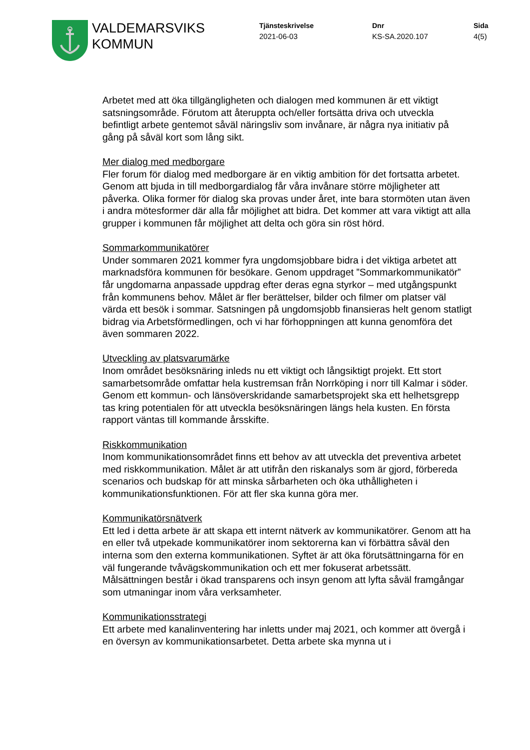VALDEMARSVIKS
KOMMUN
Tjänsteskrivelse
2021-06-03
Dnr
KS-SA.2020.107
Sida
4(5)
Arbetet med att öka tillgängligheten och dialogen med kommunen är ett viktigt satsningsområde. Förutom att återuppta och/eller fortsätta driva och utveckla befintligt arbete gentemot såväl näringsliv som invånare, är några nya initiativ på gång på såväl kort som lång sikt.
Mer dialog med medborgare
Fler forum för dialog med medborgare är en viktig ambition för det fortsatta arbetet. Genom att bjuda in till medborgardialog får våra invånare större möjligheter att påverka. Olika former för dialog ska provas under året, inte bara stormöten utan även i andra mötesformer där alla får möjlighet att bidra. Det kommer att vara viktigt att alla grupper i kommunen får möjlighet att delta och göra sin röst hörd.
Sommarkommunikatörer
Under sommaren 2021 kommer fyra ungdomsjobbare bidra i det viktiga arbetet att marknadsföra kommunen för besökare. Genom uppdraget ”Sommarkommunikatör” får ungdomarna anpassade uppdrag efter deras egna styrkor – med utgångspunkt från kommunens behov. Målet är fler berättelser, bilder och filmer om platser väl värda ett besök i sommar. Satsningen på ungdomsjobb finansieras helt genom statligt bidrag via Arbetsförmedlingen, och vi har förhoppningen att kunna genomföra det även sommaren 2022.
Utveckling av platsvarumärke
Inom området besöksnäring inleds nu ett viktigt och långsiktigt projekt. Ett stort samarbetsområde omfattar hela kustremsan från Norrköping i norr till Kalmar i söder. Genom ett kommun- och länsöverskridande samarbetsprojekt ska ett helhetsgrepp tas kring potentialen för att utveckla besöksnäringen längs hela kusten. En första rapport väntas till kommande årsskifte.
Riskkommunikation
Inom kommunikationsområdet finns ett behov av att utveckla det preventiva arbetet med riskkommunikation. Målet är att utifrån den riskanalys som är gjord, förbereda scenarios och budskap för att minska sårbarheten och öka uthålligheten i kommunikationsfunktionen. För att fler ska kunna göra mer.
Kommunikatörsnätverk
Ett led i detta arbete är att skapa ett internt nätverk av kommunikatörer. Genom att ha en eller två utpekade kommunikatörer inom sektorerna kan vi förbättra såväl den interna som den externa kommunikationen. Syftet är att öka förutsättningarna för en väl fungerande tvåvägskommunikation och ett mer fokuserat arbetssätt. Målsättningen består i ökad transparens och insyn genom att lyfta såväl framgångar som utmaningar inom våra verksamheter.
Kommunikationsstrategi
Ett arbete med kanalinventering har inletts under maj 2021, och kommer att övergå i en översyn av kommunikationsarbetet. Detta arbete ska mynna ut i